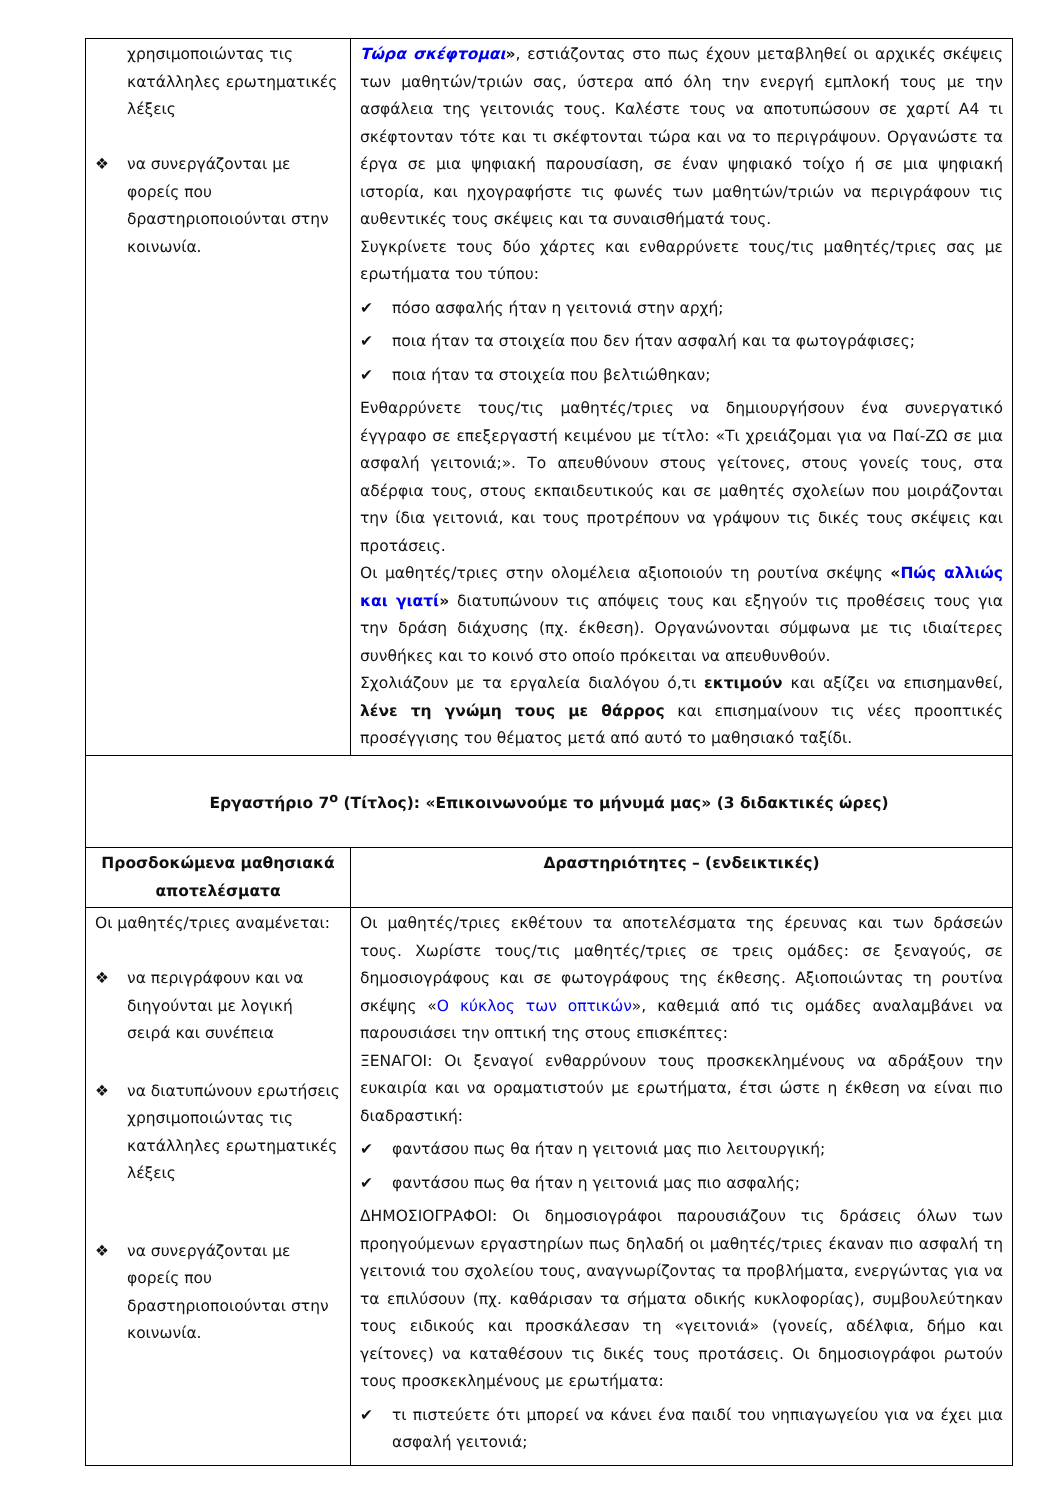| χρησιμοποιώντας τις κατάλληλες ερωτηματικές λέξεις ❖ να συνεργάζονται με φορείς που δραστηριοποιούνται στην κοινωνία. | Τώρα σκέφτομαι » , εστιάζοντας στο πως έχουν μεταβληθεί οι αρχικές σκέψεις των μαθητών/τριών σας, ύστερα από όλη την ενεργή εμπλοκή τους με την ασφάλεια της γειτονιάς τους. Καλέστε τους να αποτυπώσουν σε χαρτί Α4 τι σκέφτονταν τότε και τι σκέφτονται τώρα και να το περιγράψουν. Οργανώστε τα έργα σε μια ψηφιακή παρουσίαση, σε έναν ψηφιακό τοίχο ή σε μια ψηφιακή ιστορία, και ηχογραφήστε τις φωνές των μαθητών/τριών να περιγράφουν τις αυθεντικές τους σκέψεις και τα συναισθήματά τους. Συγκρίνετε τους δύο χάρτες και ενθαρρύνετε τους/τις μαθητές/τριες σας με ερωτήματα του τύπου: ✔ πόσο ασφαλής ήταν η γειτονιά στην αρχή; ✔ ποια ήταν τα στοιχεία που δεν ήταν ασφαλή και τα φωτογράφισες; ✔ ποια ήταν τα στοιχεία που βελτιώθηκαν; Ενθαρρύνετε τους/τις μαθητές/τριες να δημιουργήσουν ένα συνεργατικό έγγραφο σε επεξεργαστή κειμένου με τίτλο: «Τι χρειάζομαι για να Παί-ΖΩ σε μια ασφαλή γειτονιά;». Το απευθύνουν στους γείτονες, στους γονείς τους, στα αδέρφια τους, στους εκπαιδευτικούς και σε μαθητές σχολείων που μοιράζονται την ίδια γειτονιά, και τους προτρέπουν να γράψουν τις δικές τους σκέψεις και προτάσεις. Οι μαθητές/τριες στην ολομέλεια αξιοποιούν τη ρουτίνα σκέψης « Πώς αλλιώς και γιατί » διατυπώνουν τις απόψεις τους και εξηγούν τις προθέσεις τους για την δράση διάχυσης (πχ. έκθεση). Οργανώνονται σύμφωνα με τις ιδιαίτερες συνθήκες και το κοινό στο οποίο πρόκειται να απευθυνθούν. Σχολιάζουν με τα εργαλεία διαλόγου ό,τι εκτιμούν και αξίζει να επισημανθεί, λένε τη γνώμη τους με θάρρος και επισημαίνουν τις νέες προοπτικές προσέγγισης του θέματος μετά από αυτό το μαθησιακό ταξίδι. |
| Εργαστήριο 7<sup>ο</sup> (Τίτλος): «Επικοινωνούμε το μήνυμά μας» (3 διδακτικές ώρες) | |
| Προσδοκώμενα μαθησιακά αποτελέσματα | Δραστηριότητες – (ενδεικτικές) |
| Οι μαθητές/τριες αναμένεται: ❖ να περιγράφουν και να διηγούνται με λογική σειρά και συνέπεια ❖ να διατυπώνουν ερωτήσεις χρησιμοποιώντας τις κατάλληλες ερωτηματικές λέξεις ❖ να συνεργάζονται με φορείς που δραστηριοποιούνται στην κοινωνία. | Οι μαθητές/τριες εκθέτουν τα αποτελέσματα της έρευνας και των δράσεών τους. Χωρίστε τους/τις μαθητές/τριες σε τρεις ομάδες: σε ξεναγούς, σε δημοσιογράφους και σε φωτογράφους της έκθεσης. Αξιοποιώντας τη ρουτίνα σκέψης « Ο κύκλος των οπτικών », καθεμιά από τις ομάδες αναλαμβάνει να παρουσιάσει την οπτική της στους επισκέπτες: ΞΕΝΑΓΟΙ: Οι ξεναγοί ενθαρρύνουν τους προσκεκλημένους να αδράξουν την ευκαιρία και να οραματιστούν με ερωτήματα, έτσι ώστε η έκθεση να είναι πιο διαδραστική: ✔ φαντάσου πως θα ήταν η γειτονιά μας πιο λειτουργική; ✔ φαντάσου πως θα ήταν η γειτονιά μας πιο ασφαλής; ΔΗΜΟΣΙΟΓΡΑΦΟΙ: Οι δημοσιογράφοι παρουσιάζουν τις δράσεις όλων των προηγούμενων εργαστηρίων πως δηλαδή οι μαθητές/τριες έκαναν πιο ασφαλή τη γειτονιά του σχολείου τους, αναγνωρίζοντας τα προβλήματα, ενεργώντας για να τα επιλύσουν (πχ. καθάρισαν τα σήματα οδικής κυκλοφορίας), συμβουλεύτηκαν τους ειδικούς και προσκάλεσαν τη «γειτονιά» (γονείς, αδέλφια, δήμο και γείτονες) να καταθέσουν τις δικές τους προτάσεις. Οι δημοσιογράφοι ρωτούν τους προσκεκλημένους με ερωτήματα: ✔ τι πιστεύετε ότι μπορεί να κάνει ένα παιδί του νηπιαγωγείου για να έχει μια ασφαλή γειτονιά; |